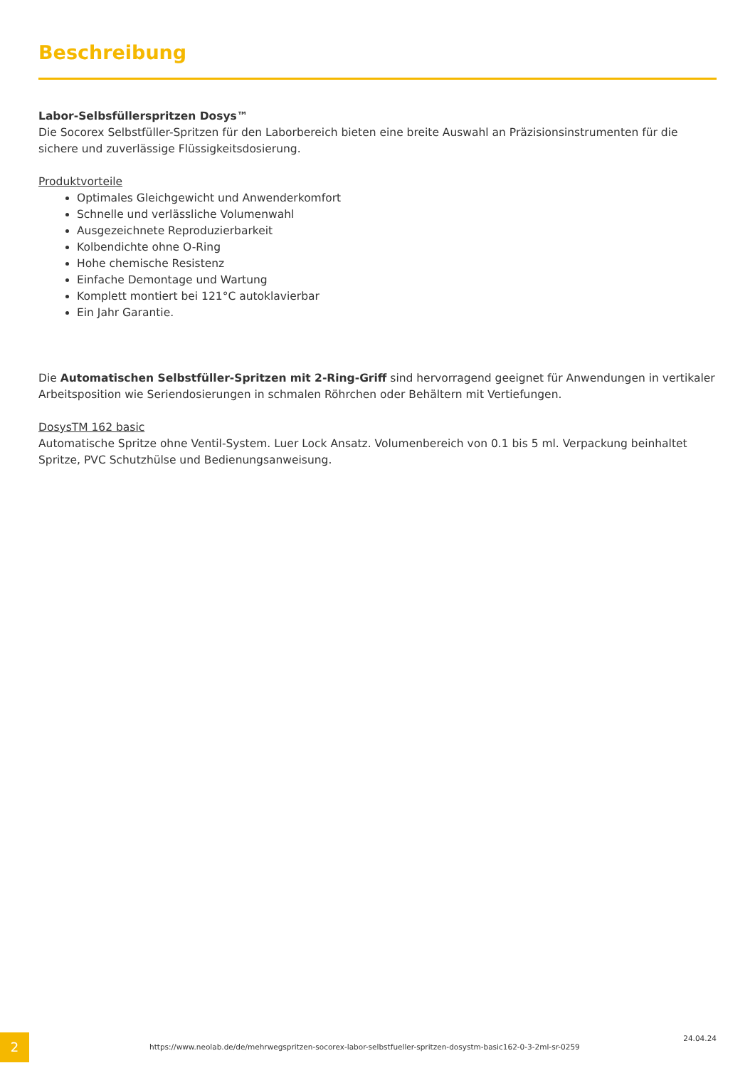Beschreibung
Labor-Selbsfüllerspritzen Dosys™
Die Socorex Selbstfüller-Spritzen für den Laborbereich bieten eine breite Auswahl an Präzisionsinstrumenten für die sichere und zuverlässige Flüssigkeitsdosierung.
Produktvorteile
Optimales Gleichgewicht und Anwenderkomfort
Schnelle und verlässliche Volumenwahl
Ausgezeichnete Reproduzierbarkeit
Kolbendichte ohne O-Ring
Hohe chemische Resistenz
Einfache Demontage und Wartung
Komplett montiert bei 121°C autoklavierbar
Ein Jahr Garantie.
Die Automatischen Selbstfüller-Spritzen mit 2-Ring-Griff sind hervorragend geeignet für Anwendungen in vertikaler Arbeitsposition wie Seriendosierungen in schmalen Röhrchen oder Behältern mit Vertiefungen.
DosysTM 162 basic
Automatische Spritze ohne Ventil-System. Luer Lock Ansatz. Volumenbereich von 0.1 bis 5 ml. Verpackung beinhaltet Spritze, PVC Schutzhülse und Bedienungsanweisung.
2
https://www.neolab.de/de/mehrwegspritzen-socorex-labor-selbstfueller-spritzen-dosystm-basic162-0-3-2ml-sr-0259
24.04.24